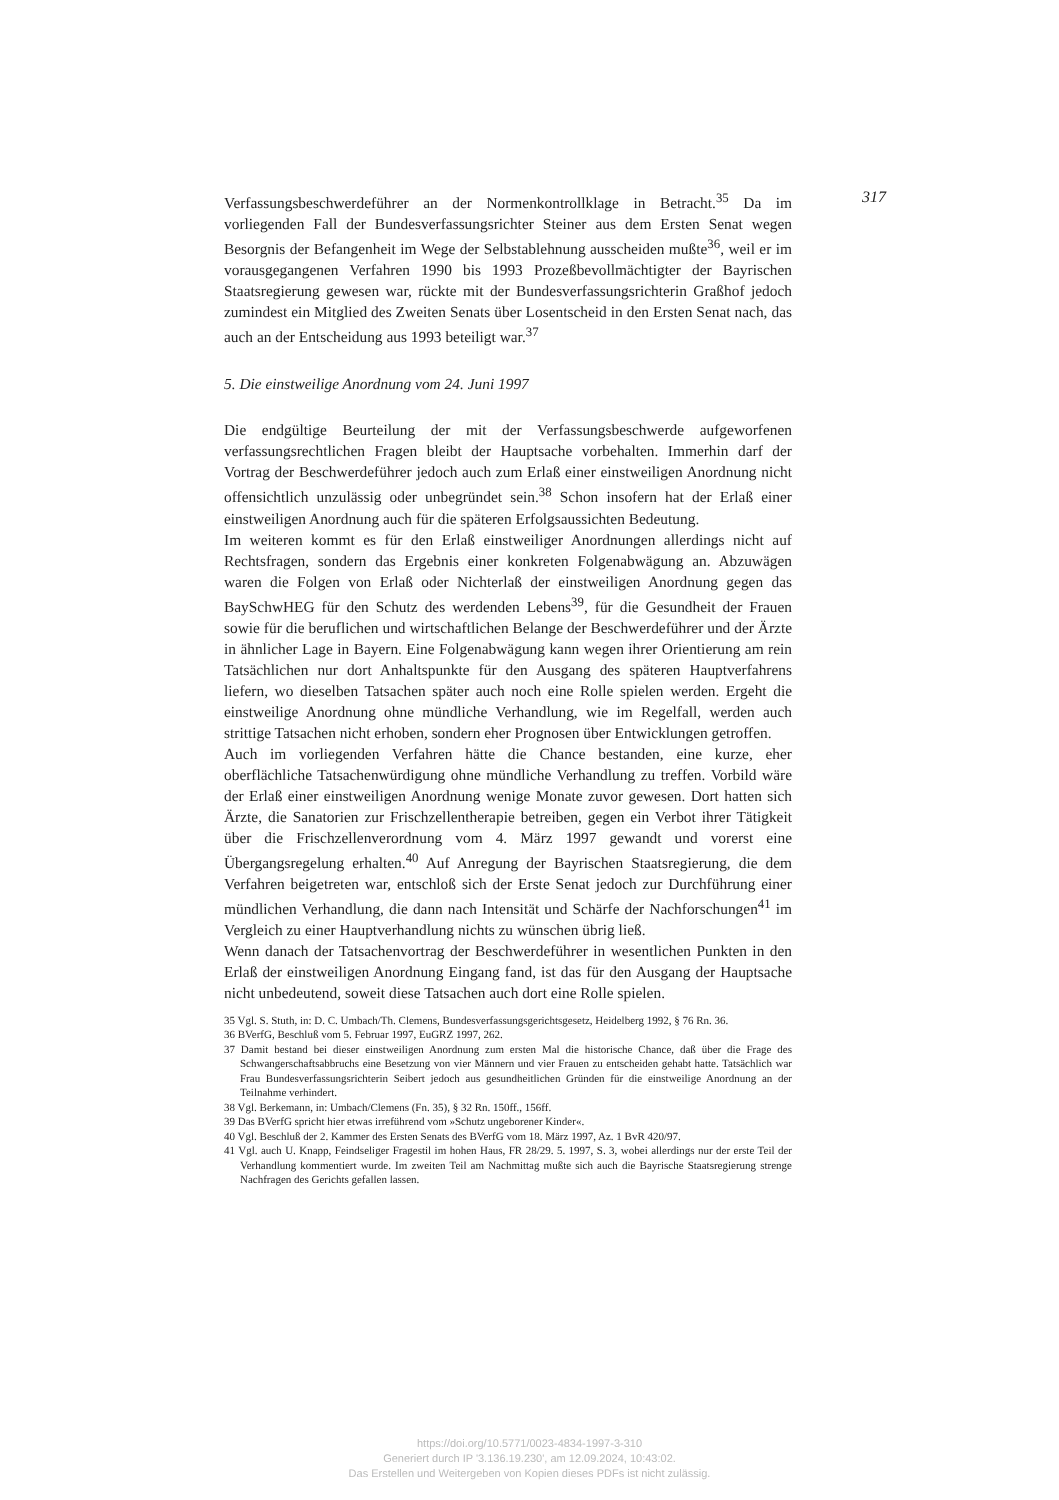Verfassungsbeschwerdeführer an der Normenkontrollklage in Betracht.<sup>35</sup> Da im vorliegenden Fall der Bundesverfassungsrichter Steiner aus dem Ersten Senat wegen Besorgnis der Befangenheit im Wege der Selbstablehnung ausscheiden mußte<sup>36</sup>, weil er im vorausgegangenen Verfahren 1990 bis 1993 Prozeßbevollmächtigter der Bayrischen Staatsregierung gewesen war, rückte mit der Bundesverfassungsrichterin Graßhof jedoch zumindest ein Mitglied des Zweiten Senats über Losentscheid in den Ersten Senat nach, das auch an der Entscheidung aus 1993 beteiligt war.<sup>37</sup>
5. Die einstweilige Anordnung vom 24. Juni 1997
Die endgültige Beurteilung der mit der Verfassungsbeschwerde aufgeworfenen verfassungsrechtlichen Fragen bleibt der Hauptsache vorbehalten. Immerhin darf der Vortrag der Beschwerdeführer jedoch auch zum Erlaß einer einstweiligen Anordnung nicht offensichtlich unzulässig oder unbegründet sein.<sup>38</sup> Schon insofern hat der Erlaß einer einstweiligen Anordnung auch für die späteren Erfolgsaussichten Bedeutung.
Im weiteren kommt es für den Erlaß einstweiliger Anordnungen allerdings nicht auf Rechtsfragen, sondern das Ergebnis einer konkreten Folgenabwägung an. Abzuwägen waren die Folgen von Erlaß oder Nichterlaß der einstweiligen Anordnung gegen das BaySchwHEG für den Schutz des werdenden Lebens<sup>39</sup>, für die Gesundheit der Frauen sowie für die beruflichen und wirtschaftlichen Belange der Beschwerdeführer und der Ärzte in ähnlicher Lage in Bayern. Eine Folgenabwägung kann wegen ihrer Orientierung am rein Tatsächlichen nur dort Anhaltspunkte für den Ausgang des späteren Hauptverfahrens liefern, wo dieselben Tatsachen später auch noch eine Rolle spielen werden. Ergeht die einstweilige Anordnung ohne mündliche Verhandlung, wie im Regelfall, werden auch strittige Tatsachen nicht erhoben, sondern eher Prognosen über Entwicklungen getroffen.
Auch im vorliegenden Verfahren hätte die Chance bestanden, eine kurze, eher oberflächliche Tatsachenwürdigung ohne mündliche Verhandlung zu treffen. Vorbild wäre der Erlaß einer einstweiligen Anordnung wenige Monate zuvor gewesen. Dort hatten sich Ärzte, die Sanatorien zur Frischzellentherapie betreiben, gegen ein Verbot ihrer Tätigkeit über die Frischzellenverordnung vom 4. März 1997 gewandt und vorerst eine Übergangsregelung erhalten.<sup>40</sup> Auf Anregung der Bayrischen Staatsregierung, die dem Verfahren beigetreten war, entschloß sich der Erste Senat jedoch zur Durchführung einer mündlichen Verhandlung, die dann nach Intensität und Schärfe der Nachforschungen<sup>41</sup> im Vergleich zu einer Hauptverhandlung nichts zu wünschen übrig ließ.
Wenn danach der Tatsachenvortrag der Beschwerdeführer in wesentlichen Punkten in den Erlaß der einstweiligen Anordnung Eingang fand, ist das für den Ausgang der Hauptsache nicht unbedeutend, soweit diese Tatsachen auch dort eine Rolle spielen.
35 Vgl. S. Stuth, in: D. C. Umbach/Th. Clemens, Bundesverfassungsgerichtsgesetz, Heidelberg 1992, § 76 Rn. 36.
36 BVerfG, Beschluß vom 5. Februar 1997, EuGRZ 1997, 262.
37 Damit bestand bei dieser einstweiligen Anordnung zum ersten Mal die historische Chance, daß über die Frage des Schwangerschaftsabbruchs eine Besetzung von vier Männern und vier Frauen zu entscheiden gehabt hatte. Tatsächlich war Frau Bundesverfassungsrichterin Seibert jedoch aus gesundheitlichen Gründen für die einstweilige Anordnung an der Teilnahme verhindert.
38 Vgl. Berkemann, in: Umbach/Clemens (Fn. 35), § 32 Rn. 150ff., 156ff.
39 Das BVerfG spricht hier etwas irreführend vom »Schutz ungeborener Kinder«.
40 Vgl. Beschluß der 2. Kammer des Ersten Senats des BVerfG vom 18. März 1997, Az. 1 BvR 420/97.
41 Vgl. auch U. Knapp, Feindseliger Fragestil im hohen Haus, FR 28/29. 5. 1997, S. 3, wobei allerdings nur der erste Teil der Verhandlung kommentiert wurde. Im zweiten Teil am Nachmittag mußte sich auch die Bayrische Staatsregierung strenge Nachfragen des Gerichts gefallen lassen.
317
https://doi.org/10.5771/0023-4834-1997-3-310
Generiert durch IP '3.136.19.230', am 12.09.2024, 10:43:02.
Das Erstellen und Weitergeben von Kopien dieses PDFs ist nicht zulässig.